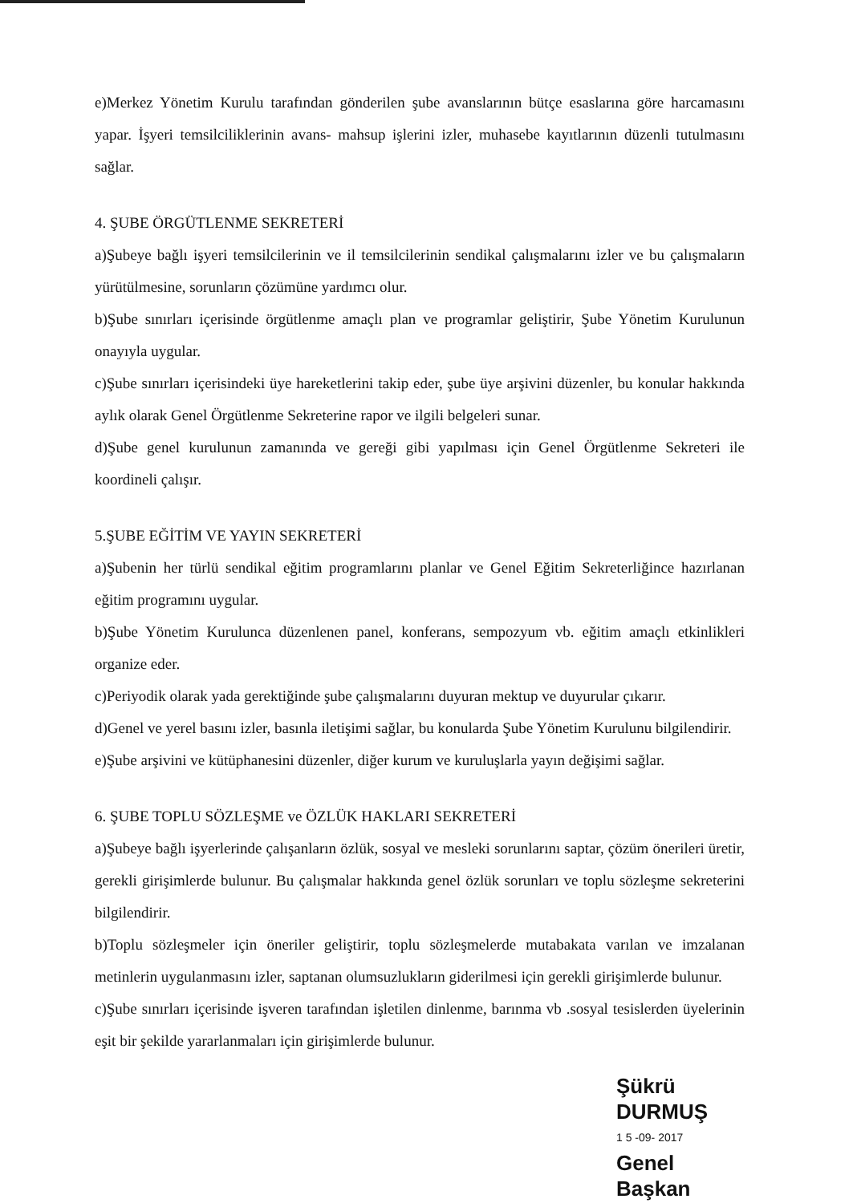e)Merkez Yönetim Kurulu tarafından gönderilen şube avanslarının bütçe esaslarına göre harcamasını yapar. İşyeri temsilciliklerinin avans- mahsup işlerini izler, muhasebe kayıtlarının düzenli tutulmasını sağlar.
4. ŞUBE ÖRGÜTLENME SEKRETERİ
a)Şubeye bağlı işyeri temsilcilerinin ve il temsilcilerinin sendikal çalışmalarını izler ve bu çalışmaların yürütülmesine, sorunların çözümüne yardımcı olur.
b)Şube sınırları içerisinde örgütlenme amaçlı plan ve programlar geliştirir, Şube Yönetim Kurulunun onayıyla uygular.
c)Şube sınırları içerisindeki üye hareketlerini takip eder, şube üye arşivini düzenler, bu konular hakkında aylık olarak Genel Örgütlenme Sekreterine rapor ve ilgili belgeleri sunar.
d)Şube genel kurulunun zamanında ve gereği gibi yapılması için Genel Örgütlenme Sekreteri ile koordineli çalışır.
5.ŞUBE EĞİTİM VE YAYIN SEKRETERİ
a)Şubenin her türlü sendikal eğitim programlarını planlar ve Genel Eğitim Sekreterliğince hazırlanan eğitim programını uygular.
b)Şube Yönetim Kurulunca düzenlenen panel, konferans, sempozyum vb. eğitim amaçlı etkinlikleri organize eder.
c)Periyodik olarak yada gerektiğinde şube çalışmalarını duyuran mektup ve duyurular çıkarır.
d)Genel ve yerel basını izler, basınla iletişimi sağlar, bu konularda Şube Yönetim Kurulunu bilgilendirir.
e)Şube arşivini ve kütüphanesini düzenler, diğer kurum ve kuruluşlarla yayın değişimi sağlar.
6. ŞUBE TOPLU SÖZLEŞME ve ÖZLÜK HAKLARI SEKRETERİ
a)Şubeye bağlı işyerlerinde çalışanların özlük, sosyal ve mesleki sorunlarını saptar, çözüm önerileri üretir, gerekli girişimlerde bulunur. Bu çalışmalar hakkında genel özlük sorunları ve toplu sözleşme sekreterini bilgilendirir.
b)Toplu sözleşmeler için öneriler geliştirir, toplu sözleşmelerde mutabakata varılan ve imzalanan metinlerin uygulanmasını izler, saptanan olumsuzlukların giderilmesi için gerekli girişimlerde bulunur.
c)Şube sınırları içerisinde işveren tarafından işletilen dinlenme, barınma vb .sosyal tesislerden üyelerinin eşit bir şekilde yararlanmaları için girişimlerde bulunur.
Şükrü DURMUŞ
1 5 -09- 2017
Genel Başkan